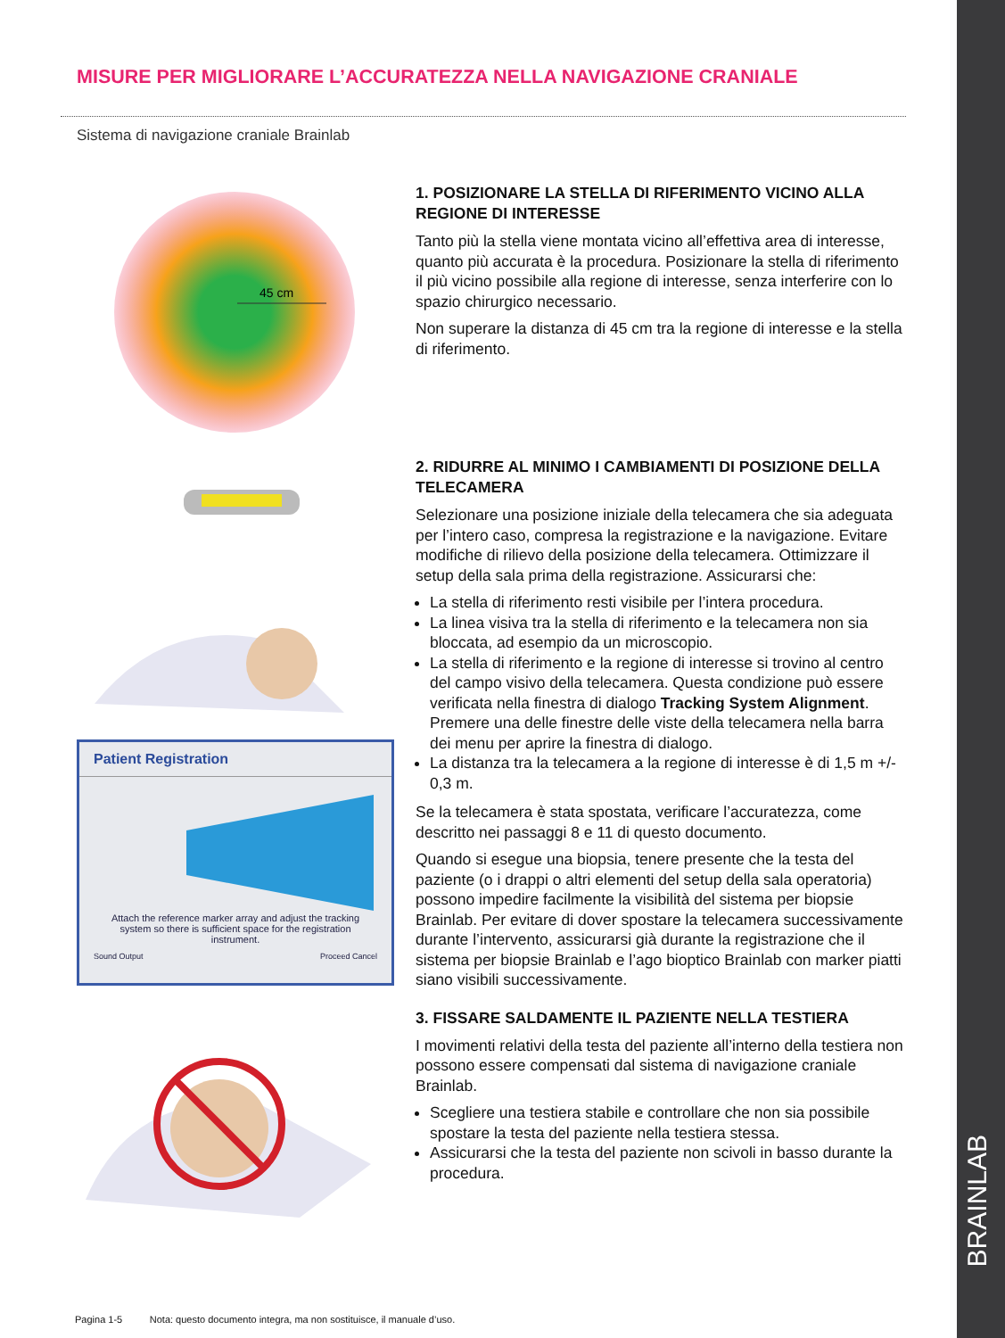MISURE PER MIGLIORARE L’ACCURATEZZA NELLA NAVIGAZIONE CRANIALE
Sistema di navigazione craniale Brainlab
45 cm
Patient Registration
Attach the reference marker array and adjust the tracking system so there is sufficient space for the registration instrument.
Sound Output Proceed Cancel
1. POSIZIONARE LA STELLA DI RIFERIMENTO VICINO ALLA REGIONE DI INTERESSE
Tanto più la stella viene montata vicino all’effettiva area di interesse, quanto più accurata è la procedura. Posizionare la stella di riferimento il più vicino possibile alla regione di interesse, senza interferire con lo spazio chirurgico necessario.
Non superare la distanza di 45 cm tra la regione di interesse e la stella di riferimento.
2. RIDURRE AL MINIMO I CAMBIAMENTI DI POSIZIONE DELLA TELECAMERA
Selezionare una posizione iniziale della telecamera che sia adeguata per l’intero caso, compresa la registrazione e la navigazione. Evitare modifiche di rilievo della posizione della telecamera. Ottimizzare il setup della sala prima della registrazione. Assicurarsi che:
La stella di riferimento resti visibile per l’intera procedura.
La linea visiva tra la stella di riferimento e la telecamera non sia bloccata, ad esempio da un microscopio.
La stella di riferimento e la regione di interesse si trovino al centro del campo visivo della telecamera. Questa condizione può essere verificata nella finestra di dialogo Tracking System Alignment. Premere una delle finestre delle viste della telecamera nella barra dei menu per aprire la finestra di dialogo.
La distanza tra la telecamera a la regione di interesse è di 1,5 m +/- 0,3 m.
Se la telecamera è stata spostata, verificare l’accuratezza, come descritto nei passaggi 8 e 11 di questo documento.
Quando si esegue una biopsia, tenere presente che la testa del paziente (o i drappi o altri elementi del setup della sala operatoria) possono impedire facilmente la visibilità del sistema per biopsie Brainlab. Per evitare di dover spostare la telecamera successivamente durante l’intervento, assicurarsi già durante la registrazione che il sistema per biopsie Brainlab e l’ago bioptico Brainlab con marker piatti siano visibili successivamente.
3. FISSARE SALDAMENTE IL PAZIENTE NELLA TESTIERA
I movimenti relativi della testa del paziente all’interno della testiera non possono essere compensati dal sistema di navigazione craniale Brainlab.
Scegliere una testiera stabile e controllare che non sia possibile spostare la testa del paziente nella testiera stessa.
Assicurarsi che la testa del paziente non scivoli in basso durante la procedura.
Pagina 1-5 Nota: questo documento integra, ma non sostituisce, il manuale d’uso.
BRAINLAB